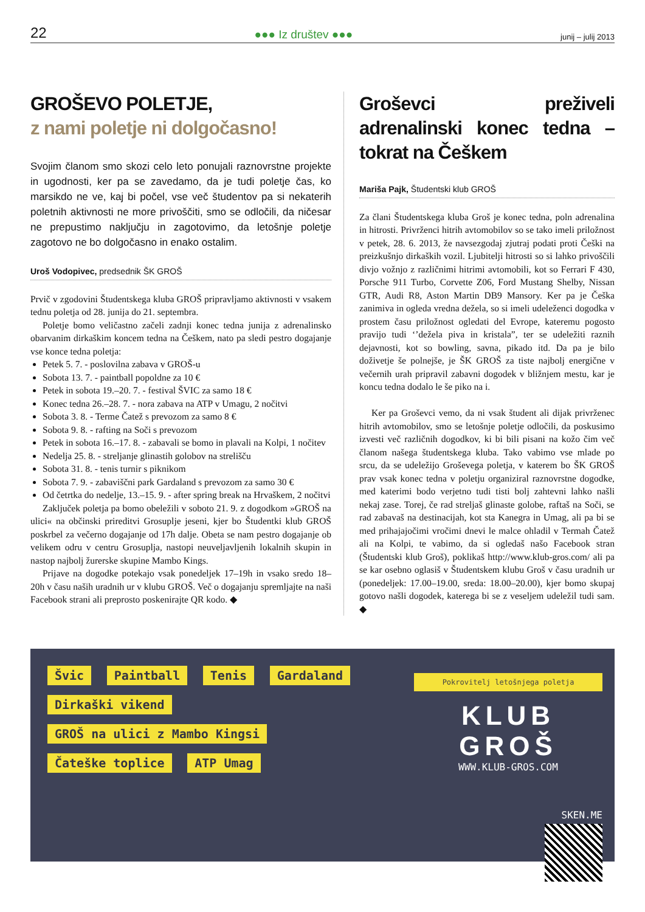22 ●●● Iz društev ●●● junij – julij 2013
GROŠEVO POLETJE,
z nami poletje ni dolgočasno!
Svojim članom smo skozi celo leto ponujali raznovrstne projekte in ugodnosti, ker pa se zavedamo, da je tudi poletje čas, ko marsikdo ne ve, kaj bi počel, vse več študentov pa si nekaterih poletnih aktivnosti ne more privoščiti, smo se odločili, da ničesar ne prepustimo naključju in zagotovimo, da letošnje poletje zagotovo ne bo dolgočasno in enako ostalim.
Uroš Vodopivec, predsednik ŠK GROŠ
Prvič v zgodovini Študentskega kluba GROŠ pripravljamo aktivnosti v vsakem tednu poletja od 28. junija do 21. septembra.
Poletje bomo veličastno začeli zadnji konec tedna junija z adrenalinsko obarvanim dirkaškim koncem tedna na Češkem, nato pa sledi pestro dogajanje vse konce tedna poletja:
Petek 5. 7. - poslovilna zabava v GROŠ-u
Sobota 13. 7. - paintball popoldne za 10 €
Petek in sobota 19.–20. 7. - festival ŠVIC za samo 18 €
Konec tedna 26.–28. 7. - nora zabava na ATP v Umagu, 2 nočitvi
Sobota 3. 8. - Terme Čatež s prevozom za samo 8 €
Sobota 9. 8. - rafting na Soči s prevozom
Petek in sobota 16.–17. 8. - zabavali se bomo in plavali na Kolpi, 1 nočitev
Nedelja 25. 8. - streljanje glinastih golobov na strelišču
Sobota 31. 8. - tenis turnir s piknikom
Sobota 7. 9. - zabaviščni park Gardaland s prevozom za samo 30 €
Od četrtka do nedelje, 13.–15. 9. - after spring break na Hrvaškem, 2 nočitvi
Zaključek poletja pa bomo obeležili v soboto 21. 9. z dogodkom »GROŠ na ulici« na občinski prireditvi Grosuplje jeseni, kjer bo Študentki klub GROŠ poskrbel za večerno dogajanje od 17h dalje. Obeta se nam pestro dogajanje ob velikem odru v centru Grosuplja, nastopi neuveljavljenih lokalnih skupin in nastop najbolj žurerske skupine Mambo Kings.
Prijave na dogodke potekajo vsak ponedeljek 17–19h in vsako sredo 18–20h v času naših uradnih ur v klubu GROŠ. Več o dogajanju spremljajte na naši Facebook strani ali preprosto poskenirajte QR kodo. ◆
Groševci preživeli adrenalinski konec tedna – tokrat na Češkem
Mariša Pajk, Študentski klub GROŠ
Za člani Študentskega kluba Groš je konec tedna, poln adrenalina in hitrosti. Privrženci hitrih avtomobilov so se tako imeli priložnost v petek, 28. 6. 2013, že navsezgodaj zjutraj podati proti Češki na preizkušnjo dirkaških vozil. Ljubitelji hitrosti so si lahko privoščili divjo vožnjo z različnimi hitrimi avtomobili, kot so Ferrari F 430, Porsche 911 Turbo, Corvette Z06, Ford Mustang Shelby, Nissan GTR, Audi R8, Aston Martin DB9 Mansory. Ker pa je Češka zanimiva in ogleda vredna dežela, so si imeli udeleženci dogodka v prostem času priložnost ogledati del Evrope, kateremu pogosto pravijo tudi ‘’dežela piva in kristala”, ter se udeležiti raznih dejavnosti, kot so bowling, savna, pikado itd. Da pa je bilo doživetje še polnejše, je ŠK GROŠ za tiste najbolj energične v večernih urah pripravil zabavni dogodek v bližnjem mestu, kar je koncu tedna dodalo le še piko na i.
Ker pa Groševci vemo, da ni vsak študent ali dijak privrženec hitrih avtomobilov, smo se letošnje poletje odločili, da poskusimo izvesti več različnih dogodkov, ki bi bili pisani na kožo čim več članom našega študentskega kluba. Tako vabimo vse mlade po srcu, da se udeležijo Groševega poletja, v katerem bo ŠK GROŠ prav vsak konec tedna v poletju organiziral raznovrstne dogodke, med katerimi bodo verjetno tudi tisti bolj zahtevni lahko našli nekaj zase. Torej, če rad streljaš glinaste golobe, raftaš na Soči, se rad zabavaš na destinacijah, kot sta Kanegra in Umag, ali pa bi se med prihajajočimi vročimi dnevi le malce ohladil v Termah Čatež ali na Kolpi, te vabimo, da si ogledaš našo Facebook stran (Študentski klub Groš), poklikaš http://www.klub-gros.com/ ali pa se kar osebno oglasiš v Študentskem klubu Groš v času uradnih ur (ponedeljek: 17.00–19.00, sreda: 18.00–20.00), kjer bomo skupaj gotovo našli dogodek, katerega bi se z veseljem udeležil tudi sam. ◆
Švic Paintball Tenis Gardaland Dirkaški vikend GROŠ na ulici z Mambo Kingsi Čateške toplice ATP Umag
Pokrovitelj letošnjega poletja
KLUB GROŠ
WWW.KLUB-GROS.COM
SKEN.ME